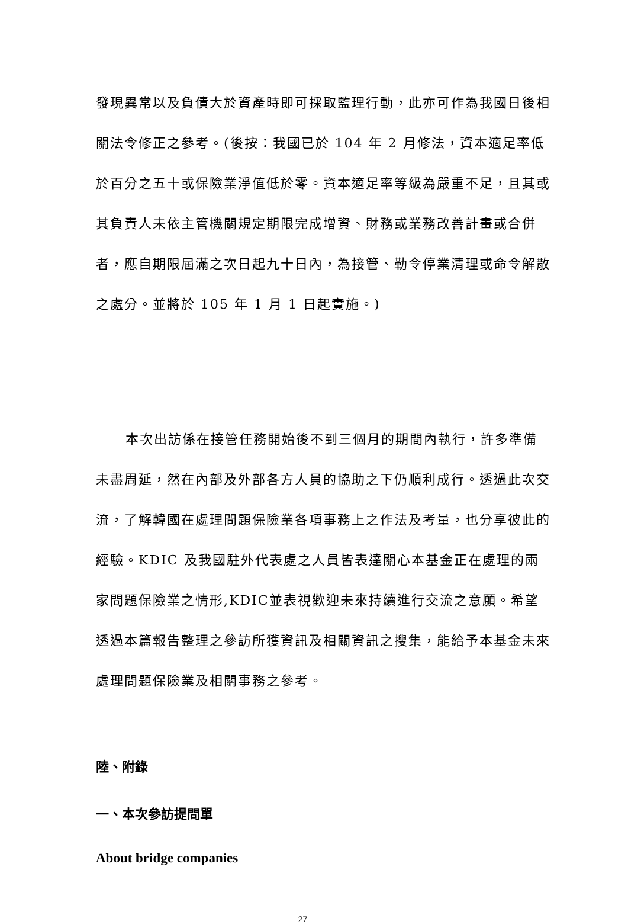發現異常以及負債大於資產時即可採取監理行動，此亦可作為我國日後相關法令修正之參考。(後按：我國已於 104 年 2 月修法，資本適足率低於百分之五十或保險業淨值低於零。資本適足率等級為嚴重不足，且其或其負責人未依主管機關規定期限完成增資、財務或業務改善計畫或合併者，應自期限屆滿之次日起九十日內，為接管、勒令停業清理或命令解散之處分。並將於 105 年 1 月 1 日起實施。)
本次出訪係在接管任務開始後不到三個月的期間內執行，許多準備未盡周延，然在內部及外部各方人員的協助之下仍順利成行。透過此次交流，了解韓國在處理問題保險業各項事務上之作法及考量，也分享彼此的經驗。KDIC 及我國駐外代表處之人員皆表達關心本基金正在處理的兩家問題保險業之情形,KDIC並表視歡迎未來持續進行交流之意願。希望透過本篇報告整理之參訪所獲資訊及相關資訊之搜集，能給予本基金未來處理問題保險業及相關事務之參考。
陸、附錄
一、本次參訪提問單
About bridge companies
27